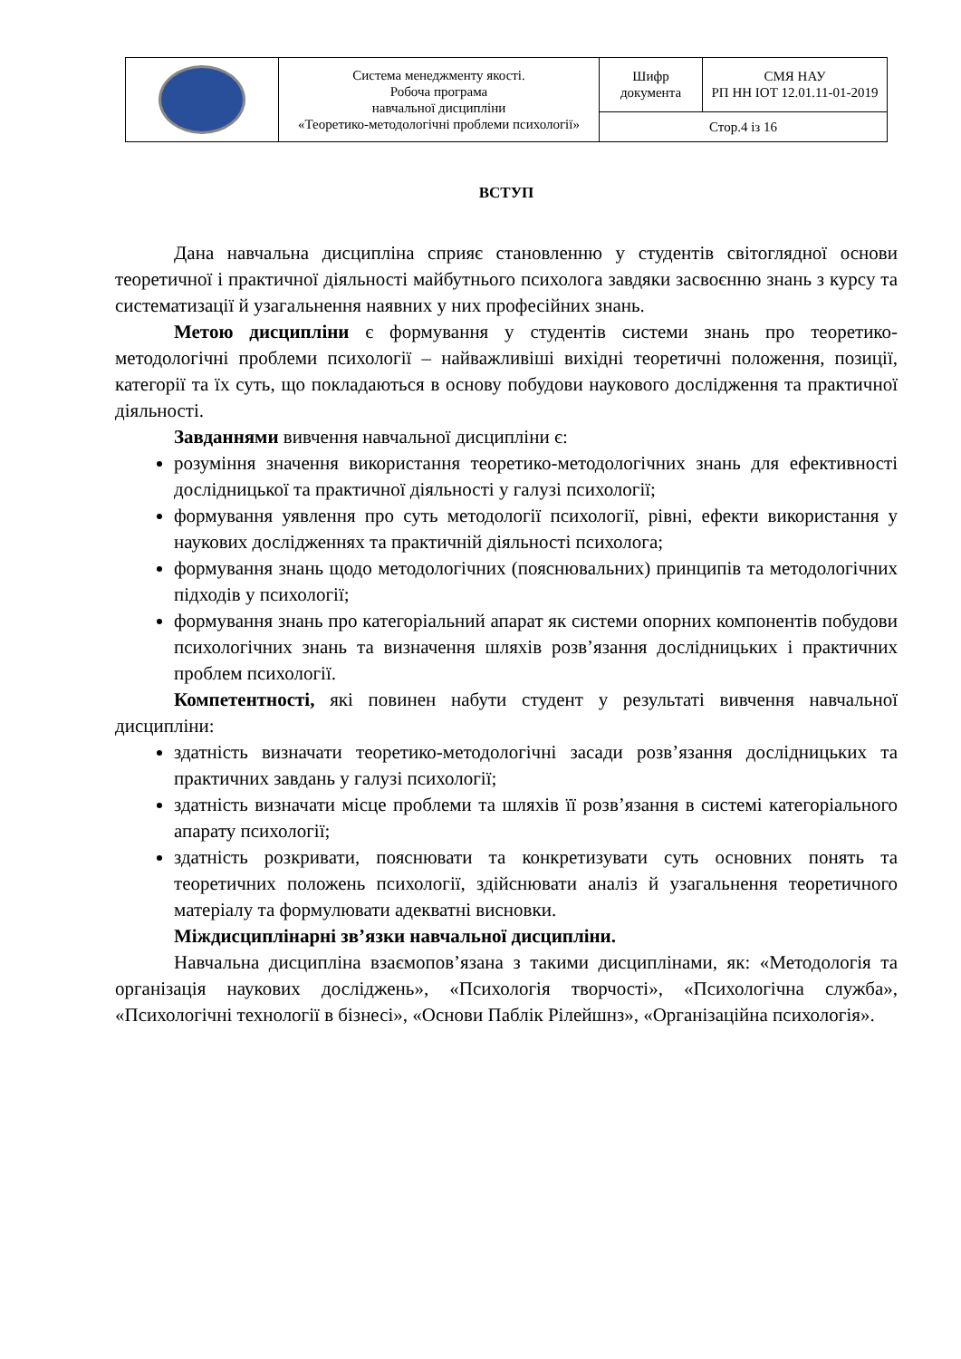| | Система менеджменту якості. Робоча програма навчальної дисципліни «Теоретико-методологічні проблеми психології» | Шифр документа | СМЯ НАУ РП НН ІОТ 12.01.11-01-2019 |
| | | Стор.4 із 16 | |
ВСТУП
Дана навчальна дисципліна сприяє становленню у студентів світоглядної основи теоретичної і практичної діяльності майбутнього психолога завдяки засвоєнню знань з курсу та систематизації й узагальнення наявних у них професійних знань.
Метою дисципліни є формування у студентів системи знань про теоретико-методологічні проблеми психології – найважливіші вихідні теоретичні положення, позиції, категорії та їх суть, що покладаються в основу побудови наукового дослідження та практичної діяльності.
Завданнями вивчення навчальної дисципліни є:
розуміння значення використання теоретико-методологічних знань для ефективності дослідницької та практичної діяльності у галузі психології;
формування уявлення про суть методології психології, рівні, ефекти використання у наукових дослідженнях та практичній діяльності психолога;
формування знань щодо методологічних (пояснювальних) принципів та методологічних підходів у психології;
формування знань про категоріальний апарат як системи опорних компонентів побудови психологічних знань та визначення шляхів розв’язання дослідницьких і практичних проблем психології.
Компетентності, які повинен набути студент у результаті вивчення навчальної дисципліни:
здатність визначати теоретико-методологічні засади розв’язання дослідницьких та практичних завдань у галузі психології;
здатність визначати місце проблеми та шляхів її розв’язання в системі категоріального апарату психології;
здатність розкривати, пояснювати та конкретизувати суть основних понять та теоретичних положень психології, здійснювати аналіз й узагальнення теоретичного матеріалу та формулювати адекватні висновки.
Міждисциплінарні зв’язки навчальної дисципліни.
Навчальна дисципліна взаємопов’язана з такими дисциплінами, як: «Методологія та організація наукових досліджень», «Психологія творчості», «Психологічна служба», «Психологічні технології в бізнесі», «Основи Паблік Рілейшнз», «Організаційна психологія».